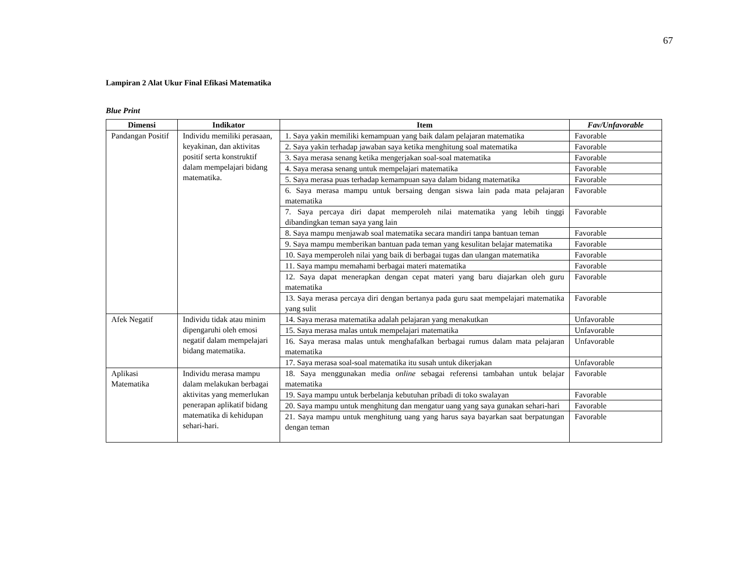67
Lampiran 2 Alat Ukur Final Efikasi Matematika
Blue Print
| Dimensi | Indikator | Item | Fav/Unfavorable |
| --- | --- | --- | --- |
| Pandangan Positif | Individu memiliki perasaan, keyakinan, dan aktivitas positif serta konstruktif dalam mempelajari bidang matematika. | 1. Saya yakin memiliki kemampuan yang baik dalam pelajaran matematika | Favorable |
| | | 2. Saya yakin terhadap jawaban saya ketika menghitung soal matematika | Favorable |
| | | 3. Saya merasa senang ketika mengerjakan soal-soal matematika | Favorable |
| | | 4. Saya merasa senang untuk mempelajari matematika | Favorable |
| | | 5. Saya merasa puas terhadap kemampuan saya dalam bidang matematika | Favorable |
| | | 6. Saya merasa mampu untuk bersaing dengan siswa lain pada mata pelajaran matematika | Favorable |
| | | 7. Saya percaya diri dapat memperoleh nilai matematika yang lebih tinggi dibandingkan teman saya yang lain | Favorable |
| | | 8. Saya mampu menjawab soal matematika secara mandiri tanpa bantuan teman | Favorable |
| | | 9. Saya mampu memberikan bantuan pada teman yang kesulitan belajar matematika | Favorable |
| | | 10. Saya memperoleh nilai yang baik di berbagai tugas dan ulangan matematika | Favorable |
| | | 11. Saya mampu memahami berbagai materi matematika | Favorable |
| | | 12. Saya dapat menerapkan dengan cepat materi yang baru diajarkan oleh guru matematika | Favorable |
| | | 13. Saya merasa percaya diri dengan bertanya pada guru saat mempelajari matematika yang sulit | Favorable |
| Afek Negatif | Individu tidak atau minim dipengaruhi oleh emosi negatif dalam mempelajari bidang matematika. | 14. Saya merasa matematika adalah pelajaran yang menakutkan | Unfavorable |
| | | 15. Saya merasa malas untuk mempelajari matematika | Unfavorable |
| | | 16. Saya merasa malas untuk menghafalkan berbagai rumus dalam mata pelajaran matematika | Unfavorable |
| | | 17. Saya merasa soal-soal matematika itu susah untuk dikerjakan | Unfavorable |
| Aplikasi Matematika | Individu merasa mampu dalam melakukan berbagai aktivitas yang memerlukan penerapan aplikatif bidang matematika di kehidupan sehari-hari. | 18. Saya menggunakan media online sebagai referensi tambahan untuk belajar matematika | Favorable |
| | | 19. Saya mampu untuk berbelanja kebutuhan pribadi di toko swalayan | Favorable |
| | | 20. Saya mampu untuk menghitung dan mengatur uang yang saya gunakan sehari-hari | Favorable |
| | | 21. Saya mampu untuk menghitung uang yang harus saya bayarkan saat berpatungan dengan teman | Favorable |